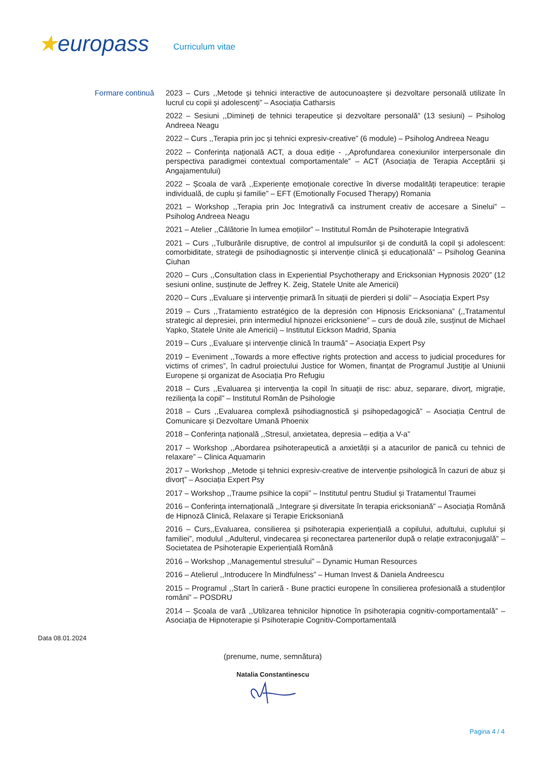★europass
Curriculum vitae
Formare continuă
2023 – Curs ,,Metode și tehnici interactive de autocunoaștere și dezvoltare personală utilizate în lucrul cu copii și adolescenți” – Asociația Catharsis
2022 – Sesiuni ,,Dimineți de tehnici terapeutice și dezvoltare personală” (13 sesiuni) – Psiholog Andreea Neagu
2022 – Curs ,,Terapia prin joc și tehnici expresiv-creative” (6 module) – Psiholog Andreea Neagu
2022 – Conferința națională ACT, a doua ediție - ,,Aprofundarea conexiunilor interpersonale din perspectiva paradigmei contextual comportamentale” – ACT (Asociația de Terapia Acceptării și Angajamentului)
2022 – Școala de vară ,,Experiențe emoționale corective în diverse modalități terapeutice: terapie individuală, de cuplu și familie” – EFT (Emotionally Focused Therapy) Romania
2021 – Workshop ,,Terapia prin Joc Integrativă ca instrument creativ de accesare a Sinelui” – Psiholog Andreea Neagu
2021 – Atelier ,,Călătorie în lumea emoțiilor” – Institutul Român de Psihoterapie Integrativă
2021 – Curs ,,Tulburările disruptive, de control al impulsurilor și de conduită la copil și adolescent: comorbiditate, strategii de psihodiagnostic și intervenție clinică și educațională” – Psiholog Geanina Ciuhan
2020 – Curs ,,Consultation class in Experiential Psychotherapy and Ericksonian Hypnosis 2020” (12 sesiuni online, susținute de Jeffrey K. Zeig, Statele Unite ale Americii)
2020 – Curs ,,Evaluare și intervenție primară în situații de pierderi și doliі” – Asociația Expert Psy
2019 – Curs ,,Tratamiento estratégico de la depresión con Hipnosis Ericksoniana” (,,Tratamentul strategic al depresiei, prin intermediul hipnozei ericksoniene” – curs de două zile, susținut de Michael Yapko, Statele Unite ale Americii) – Institutul Eickson Madrid, Spania
2019 – Curs ,,Evaluare și intervenție clinică în traumă” – Asociația Expert Psy
2019 – Eveniment ,,Towards a more effective rights protection and access to judicial procedures for victims of crimes”, în cadrul proiectului Justice for Women, finanțat de Programul Justiţie al Uniunii Europene și organizat de Asociația Pro Refugiu
2018 – Curs ,,Evaluarea și intervenția la copil în situații de risc: abuz, separare, divorț, migrație, reziliența la copil” – Institutul Român de Psihologie
2018 – Curs ,,Evaluarea complexă psihodiagnostică și psihopedagogică” – Asociația Centrul de Comunicare și Dezvoltare Umană Phoenix
2018 – Conferința națională ,,Stresul, anxietatea, depresia – ediția a V-a”
2017 – Workshop ,,Abordarea psihoterapeutică a anxietății și a atacurilor de panică cu tehnici de relaxare” – Clinica Aquamarin
2017 – Workshop ,,Metode și tehnici expresiv-creative de intervenție psihologică în cazuri de abuz și divorț” – Asociația Expert Psy
2017 – Workshop ,,Traume psihice la copii” – Institutul pentru Studiul și Tratamentul Traumei
2016 – Conferința internațională ,,Integrare și diversitate în terapia ericksoniană” – Asociația Română de Hipnoză Clinică, Relaxare și Terapie Ericksoniană
2016 – Curs,,Evaluarea, consilierea și psihoterapia experiențială a copilului, adultului, cuplului și familiei”, modulul ,,Adulterul, vindecarea și reconectarea partenerilor după o relație extraconjugală” – Societatea de Psihoterapie Experiențială Română
2016 – Workshop ,,Managementul stresului” – Dynamic Human Resources
2016 – Atelierul ,,Introducere în Mindfulness” – Human Invest & Daniela Andreescu
2015 – Programul ,,Start în carieră - Bune practici europene în consilierea profesională a studenților români” – POSDRU
2014 – Școala de vară ,,Utilizarea tehnicilor hipnotice în psihoterapia cognitiv-comportamentală” – Asociația de Hipnoterapie și Psihoterapie Cognitiv-Comportamentală
Data 08.01.2024
(prenume, nume, semnătura)
Natalia Constantinescu
Pagina 4 / 4